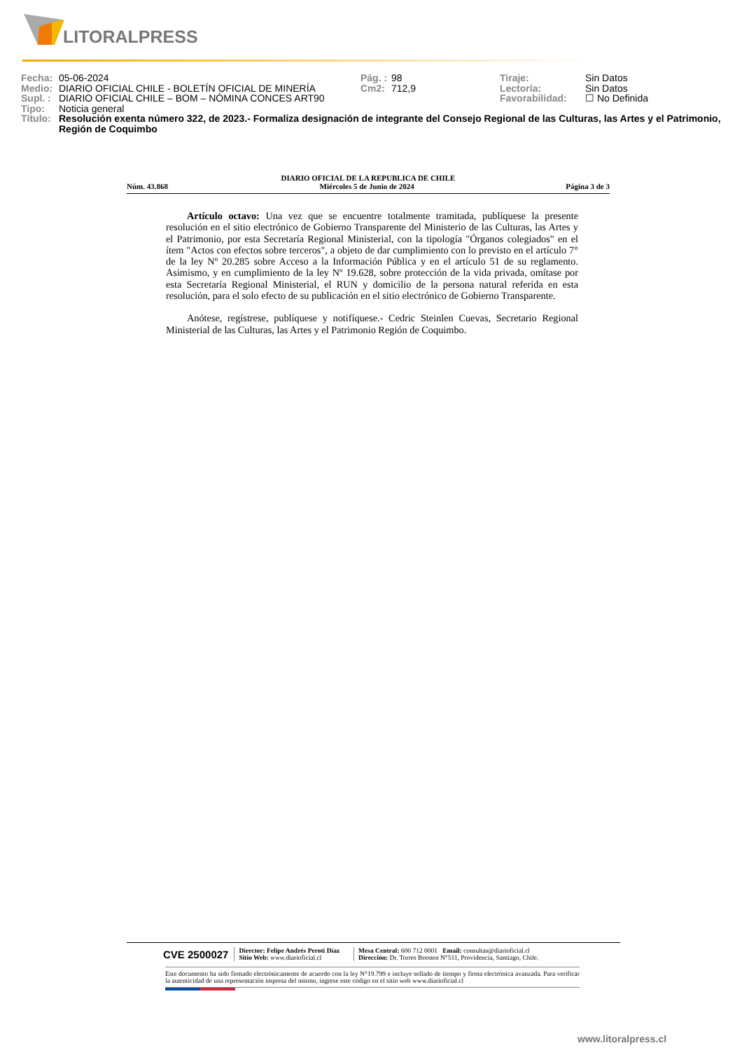LITORALPRESS
| Fecha: | 05-06-2024 | Pág. : | 98 | Tiraje: | Sin Datos |
| Medio: | DIARIO OFICIAL CHILE - BOLETÍN OFICIAL DE MINERÍA | Cm2: | 712,9 | Lectoría: | Sin Datos |
| Supl. : | DIARIO OFICIAL CHILE – BOM – NÓMINA CONCES ART90 | | | Favorabilidad: | ☐ No Definida |
| Tipo: | Noticia general | | | | |
| Título: | Resolución exenta número 322, de 2023.- Formaliza designación de integrante del Consejo Regional de las Culturas, las Artes y el Patrimonio, Región de Coquimbo | | | | |
DIARIO OFICIAL DE LA REPUBLICA DE CHILE
Núm. 43.868 Miércoles 5 de Junio de 2024 Página 3 de 3
Artículo octavo: Una vez que se encuentre totalmente tramitada, publíquese la presente resolución en el sitio electrónico de Gobierno Transparente del Ministerio de las Culturas, las Artes y el Patrimonio, por esta Secretaría Regional Ministerial, con la tipología "Órganos colegiados" en el ítem "Actos con efectos sobre terceros", a objeto de dar cumplimiento con lo previsto en el artículo 7° de la ley Nº 20.285 sobre Acceso a la Información Pública y en el artículo 51 de su reglamento. Asimismo, y en cumplimiento de la ley Nº 19.628, sobre protección de la vida privada, omítase por esta Secretaría Regional Ministerial, el RUN y domicilio de la persona natural referida en esta resolución, para el solo efecto de su publicación en el sitio electrónico de Gobierno Transparente.
Anótese, regístrese, publíquese y notifíquese.- Cedric Steinlen Cuevas, Secretario Regional Ministerial de las Culturas, las Artes y el Patrimonio Región de Coquimbo.
CVE 2500027 Director: Felipe Andrés Peroti Díaz
Sitio Web: www.diarioficial.cl Mesa Central: 600 712 0001 Email: consultas@diarioficial.cl
Dirección: Dr. Torres Boonen N°511, Providencia, Santiago, Chile.
Este documento ha sido firmado electrónicamente de acuerdo con la ley N°19.799 e incluye sellado de tiempo y firma electrónica avanzada. Para verificar la autenticidad de una representación impresa del mismo, ingrese este código en el sitio web www.diarioficial.cl
www.litoralpress.cl